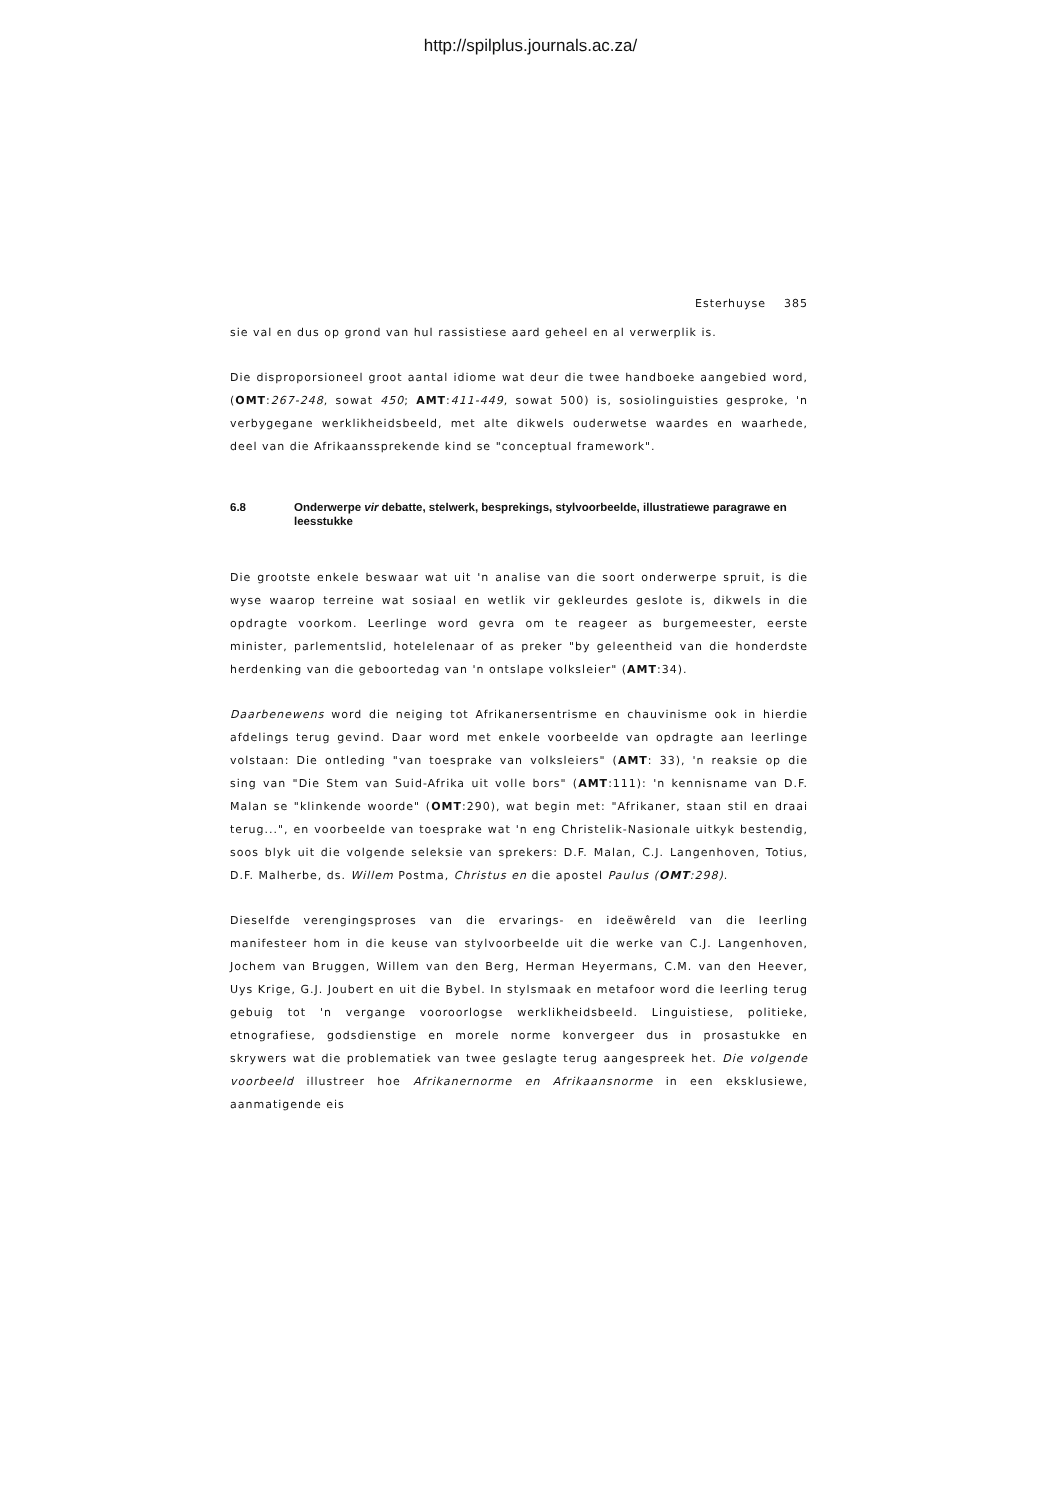http://spilplus.journals.ac.za/
Esterhuyse 385
sie val en dus op grond van hul rassistiese aard geheel en al verwerplik is.
Die disproporsioneel groot aantal idiome wat deur die twee handboeke aangebied word, (OMT:267-248, sowat 450; AMT:411-449, sowat 500) is, sosiolinguisties gesproke, 'n verbygegane werklikheidsbeeld, met alte dikwels ouderwetse waardes en waarhede, deel van die Afrikaanssprekende kind se "conceptual framework".
6.8 Onderwerpe vir debatte, stelwerk, besprekings, stylvoorbeelde, illustratiewe paragrawe en leesstukke
Die grootste enkele beswaar wat uit 'n analise van die soort onderwerpe spruit, is die wyse waarop terreine wat sosiaal en wetlik vir gekleurdes geslote is, dikwels in die opdragte voorkom. Leerlinge word gevra om te reageer as burgemeester, eerste minister, parlementslid, hotelelenaar of as preker "by geleentheid van die honderdste herdenking van die geboortedag van 'n ontslape volksleier" (AMT:34).
Daarbenewens word die neiging tot Afrikanersentrisme en chauvinisme ook in hierdie afdelings terug gevind. Daar word met enkele voorbeelde van opdragte aan leerlinge volstaan: Die ontleding "van toesprake van volksleiers" (AMT: 33), 'n reaksie op die sing van "Die Stem van Suid-Afrika uit volle bors" (AMT:111): 'n kennisname van D.F. Malan se "klinkende woorde" (OMT:290), wat begin met: "Afrikaner, staan stil en draai terug...", en voorbeelde van toesprake wat 'n eng Christelik-Nasionale uitkyk bestendig, soos blyk uit die volgende seleksie van sprekers: D.F. Malan, C.J. Langenhoven, Totius, D.F. Malherbe, ds. Willem Postma, Christus en die apostel Paulus (OMT:298).
Dieselfde verengingsproses van die ervarings- en ideëwêreld van die leerling manifesteer hom in die keuse van stylvoorbeelde uit die werke van C.J. Langenhoven, Jochem van Bruggen, Willem van den Berg, Herman Heyermans, C.M. van den Heever, Uys Krige, G.J. Joubert en uit die Bybel. In stylsmaak en metafoor word die leerling terug gebuig tot 'n vergange vooroorlogse werklikheidsbeeld. Linguistiese, politieke, etnografiese, godsdienstige en morele norme konvergeer dus in prosastukke en skrywers wat die problematiek van twee geslagte terug aangespreek het. Die volgende voorbeeld illustreer hoe Afrikanernorme en Afrikaansnorme in een eksklusiewe, aanmatigende eis